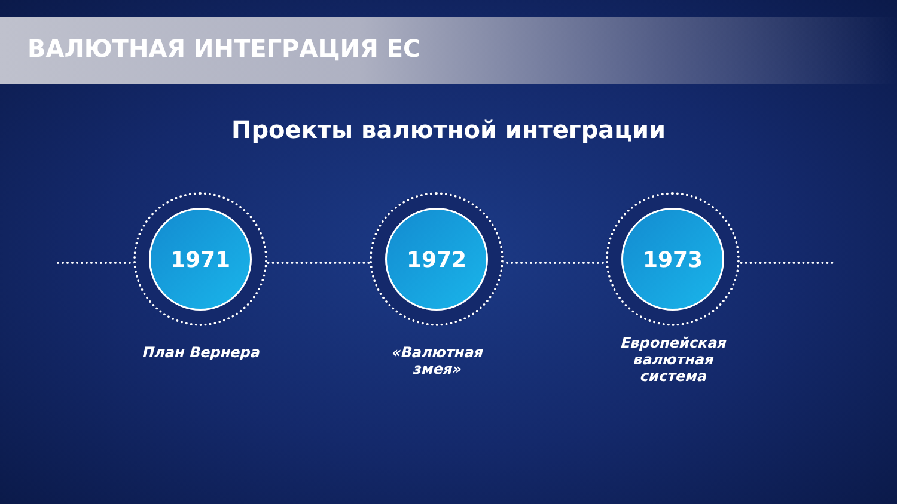ВАЛЮТНАЯ ИНТЕГРАЦИЯ ЕС
Проекты валютной интеграции
1971
План Вернера
1972
«Валютная змея»
1973
Европейская валютная система